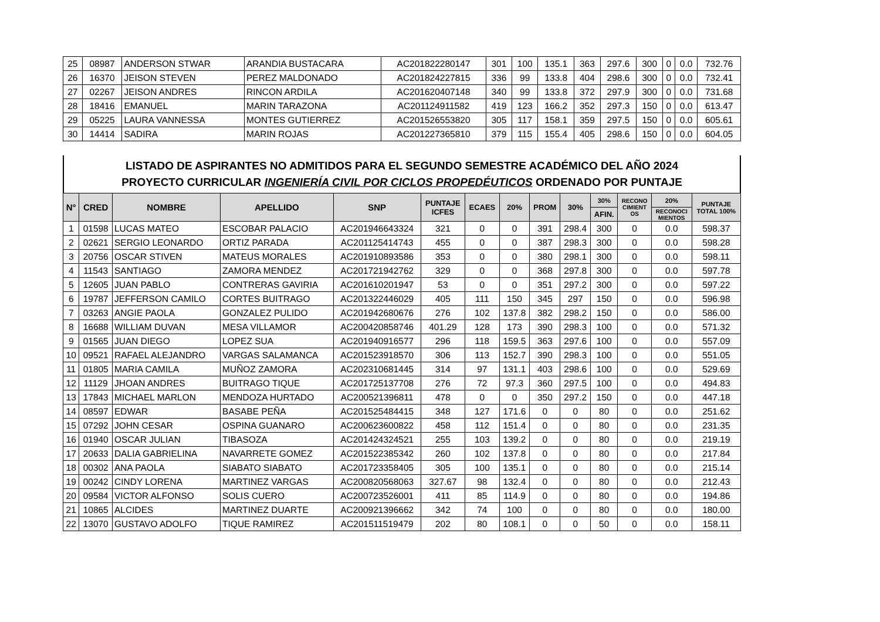| 25 | 08987 | ANDERSON STWAR | ARANDIA BUSTACARA | AC201822280147 | 301 | 100 | 135.1 | 363 | 297.6 | 300 | 0 | 0.0 | 732.76 |
| 26 | 16370 | JEISON STEVEN | PEREZ MALDONADO | AC201824227815 | 336 | 99 | 133.8 | 404 | 298.6 | 300 | 0 | 0.0 | 732.41 |
| 27 | 02267 | JEISON ANDRES | RINCON ARDILA | AC201620407148 | 340 | 99 | 133.8 | 372 | 297.9 | 300 | 0 | 0.0 | 731.68 |
| 28 | 18416 | EMANUEL | MARIN TARAZONA | AC201124911582 | 419 | 123 | 166.2 | 352 | 297.3 | 150 | 0 | 0.0 | 613.47 |
| 29 | 05225 | LAURA VANNESSA | MONTES GUTIERREZ | AC201526553820 | 305 | 117 | 158.1 | 359 | 297.5 | 150 | 0 | 0.0 | 605.61 |
| 30 | 14414 | SADIRA | MARIN ROJAS | AC201227365810 | 379 | 115 | 155.4 | 405 | 298.6 | 150 | 0 | 0.0 | 604.05 |
LISTADO DE ASPIRANTES NO ADMITIDOS PARA EL SEGUNDO SEMESTRE ACADÉMICO DEL AÑO 2024
PROYECTO CURRICULAR INGENIERÍA CIVIL POR CICLOS PROPEDÉUTICOS ORDENADO POR PUNTAJE
| N° | CRED | NOMBRE | APELLIDO | SNP | PUNTAJE ICFES | ECAES | 20% | PROM | 30% | 30% | RECONO CIMIENT OS | 20% | PUNTAJE TOTAL 100% |
| --- | --- | --- | --- | --- | --- | --- | --- | --- | --- | --- | --- | --- | --- |
| | | | | | | | | | | AFIN. | | RECONOCI MIENTOS | |
| 1 | 01598 | LUCAS MATEO | ESCOBAR PALACIO | AC201946643324 | 321 | 0 | 0 | 391 | 298.4 | 300 | 0 | 0.0 | 598.37 |
| 2 | 02621 | SERGIO LEONARDO | ORTIZ PARADA | AC201125414743 | 455 | 0 | 0 | 387 | 298.3 | 300 | 0 | 0.0 | 598.28 |
| 3 | 20756 | OSCAR STIVEN | MATEUS MORALES | AC201910893586 | 353 | 0 | 0 | 380 | 298.1 | 300 | 0 | 0.0 | 598.11 |
| 4 | 11543 | SANTIAGO | ZAMORA MENDEZ | AC201721942762 | 329 | 0 | 0 | 368 | 297.8 | 300 | 0 | 0.0 | 597.78 |
| 5 | 12605 | JUAN PABLO | CONTRERAS GAVIRIA | AC201610201947 | 53 | 0 | 0 | 351 | 297.2 | 300 | 0 | 0.0 | 597.22 |
| 6 | 19787 | JEFFERSON CAMILO | CORTES BUITRAGO | AC201322446029 | 405 | 111 | 150 | 345 | 297 | 150 | 0 | 0.0 | 596.98 |
| 7 | 03263 | ANGIE PAOLA | GONZALEZ PULIDO | AC201942680676 | 276 | 102 | 137.8 | 382 | 298.2 | 150 | 0 | 0.0 | 586.00 |
| 8 | 16688 | WILLIAM DUVAN | MESA VILLAMOR | AC200420858746 | 401.29 | 128 | 173 | 390 | 298.3 | 100 | 0 | 0.0 | 571.32 |
| 9 | 01565 | JUAN DIEGO | LOPEZ SUA | AC201940916577 | 296 | 118 | 159.5 | 363 | 297.6 | 100 | 0 | 0.0 | 557.09 |
| 10 | 09521 | RAFAEL ALEJANDRO | VARGAS SALAMANCA | AC201523918570 | 306 | 113 | 152.7 | 390 | 298.3 | 100 | 0 | 0.0 | 551.05 |
| 11 | 01805 | MARIA CAMILA | MUÑOZ ZAMORA | AC202310681445 | 314 | 97 | 131.1 | 403 | 298.6 | 100 | 0 | 0.0 | 529.69 |
| 12 | 11129 | JHOAN ANDRES | BUITRAGO TIQUE | AC201725137708 | 276 | 72 | 97.3 | 360 | 297.5 | 100 | 0 | 0.0 | 494.83 |
| 13 | 17843 | MICHAEL MARLON | MENDOZA HURTADO | AC200521396811 | 478 | 0 | 0 | 350 | 297.2 | 150 | 0 | 0.0 | 447.18 |
| 14 | 08597 | EDWAR | BASABE PEÑA | AC201525484415 | 348 | 127 | 171.6 | 0 | 0 | 80 | 0 | 0.0 | 251.62 |
| 15 | 07292 | JOHN CESAR | OSPINA GUANARO | AC200623600822 | 458 | 112 | 151.4 | 0 | 0 | 80 | 0 | 0.0 | 231.35 |
| 16 | 01940 | OSCAR JULIAN | TIBASOZA | AC201424324521 | 255 | 103 | 139.2 | 0 | 0 | 80 | 0 | 0.0 | 219.19 |
| 17 | 20633 | DALIA GABRIELINA | NAVARRETE GOMEZ | AC201522385342 | 260 | 102 | 137.8 | 0 | 0 | 80 | 0 | 0.0 | 217.84 |
| 18 | 00302 | ANA PAOLA | SIABATO SIABATO | AC201723358405 | 305 | 100 | 135.1 | 0 | 0 | 80 | 0 | 0.0 | 215.14 |
| 19 | 00242 | CINDY LORENA | MARTINEZ VARGAS | AC200820568063 | 327.67 | 98 | 132.4 | 0 | 0 | 80 | 0 | 0.0 | 212.43 |
| 20 | 09584 | VICTOR ALFONSO | SOLIS CUERO | AC200723526001 | 411 | 85 | 114.9 | 0 | 0 | 80 | 0 | 0.0 | 194.86 |
| 21 | 10865 | ALCIDES | MARTINEZ DUARTE | AC200921396662 | 342 | 74 | 100 | 0 | 0 | 80 | 0 | 0.0 | 180.00 |
| 22 | 13070 | GUSTAVO ADOLFO | TIQUE RAMIREZ | AC201511519479 | 202 | 80 | 108.1 | 0 | 0 | 50 | 0 | 0.0 | 158.11 |